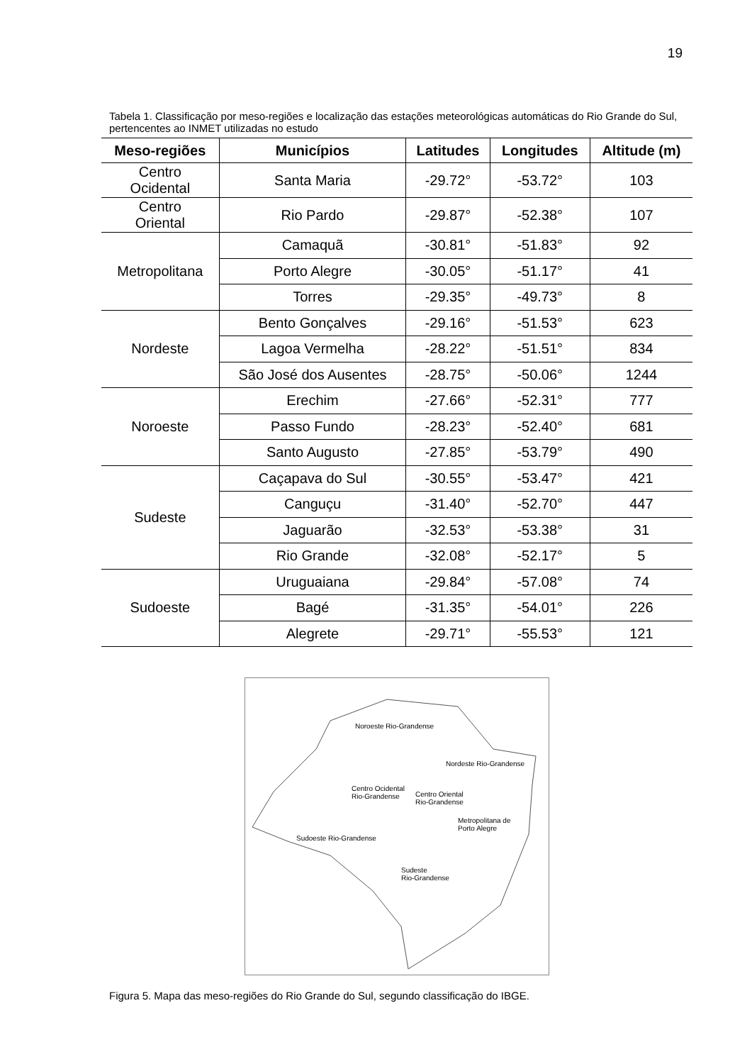19
Tabela 1. Classificação por meso-regiões e localização das estações meteorológicas automáticas do Rio Grande do Sul, pertencentes ao INMET utilizadas no estudo
| Meso-regiões | Municípios | Latitudes | Longitudes | Altitude (m) |
| --- | --- | --- | --- | --- |
| Centro Ocidental | Santa Maria | -29.72° | -53.72° | 103 |
| Centro Oriental | Rio Pardo | -29.87° | -52.38° | 107 |
| Metropolitana | Camaquã | -30.81° | -51.83° | 92 |
| | Porto Alegre | -30.05° | -51.17° | 41 |
| | Torres | -29.35° | -49.73° | 8 |
| Nordeste | Bento Gonçalves | -29.16° | -51.53° | 623 |
| | Lagoa Vermelha | -28.22° | -51.51° | 834 |
| | São José dos Ausentes | -28.75° | -50.06° | 1244 |
| Noroeste | Erechim | -27.66° | -52.31° | 777 |
| | Passo Fundo | -28.23° | -52.40° | 681 |
| | Santo Augusto | -27.85° | -53.79° | 490 |
| Sudeste | Caçapava do Sul | -30.55° | -53.47° | 421 |
| | Canguçu | -31.40° | -52.70° | 447 |
| | Jaguarão | -32.53° | -53.38° | 31 |
| | Rio Grande | -32.08° | -52.17° | 5 |
| Sudoeste | Uruguaiana | -29.84° | -57.08° | 74 |
| | Bagé | -31.35° | -54.01° | 226 |
| | Alegrete | -29.71° | -55.53° | 121 |
Noroeste Rio-Grandense
Nordeste Rio-Grandense
Centro Ocidental
Rio-Grandense
Centro Oriental
Rio-Grandense
Metropolitana de
Porto Alegre
Sudoeste Rio-Grandense
Sudeste
Rio-Grandense
Figura 5. Mapa das meso-regiões do Rio Grande do Sul, segundo classificação do IBGE.